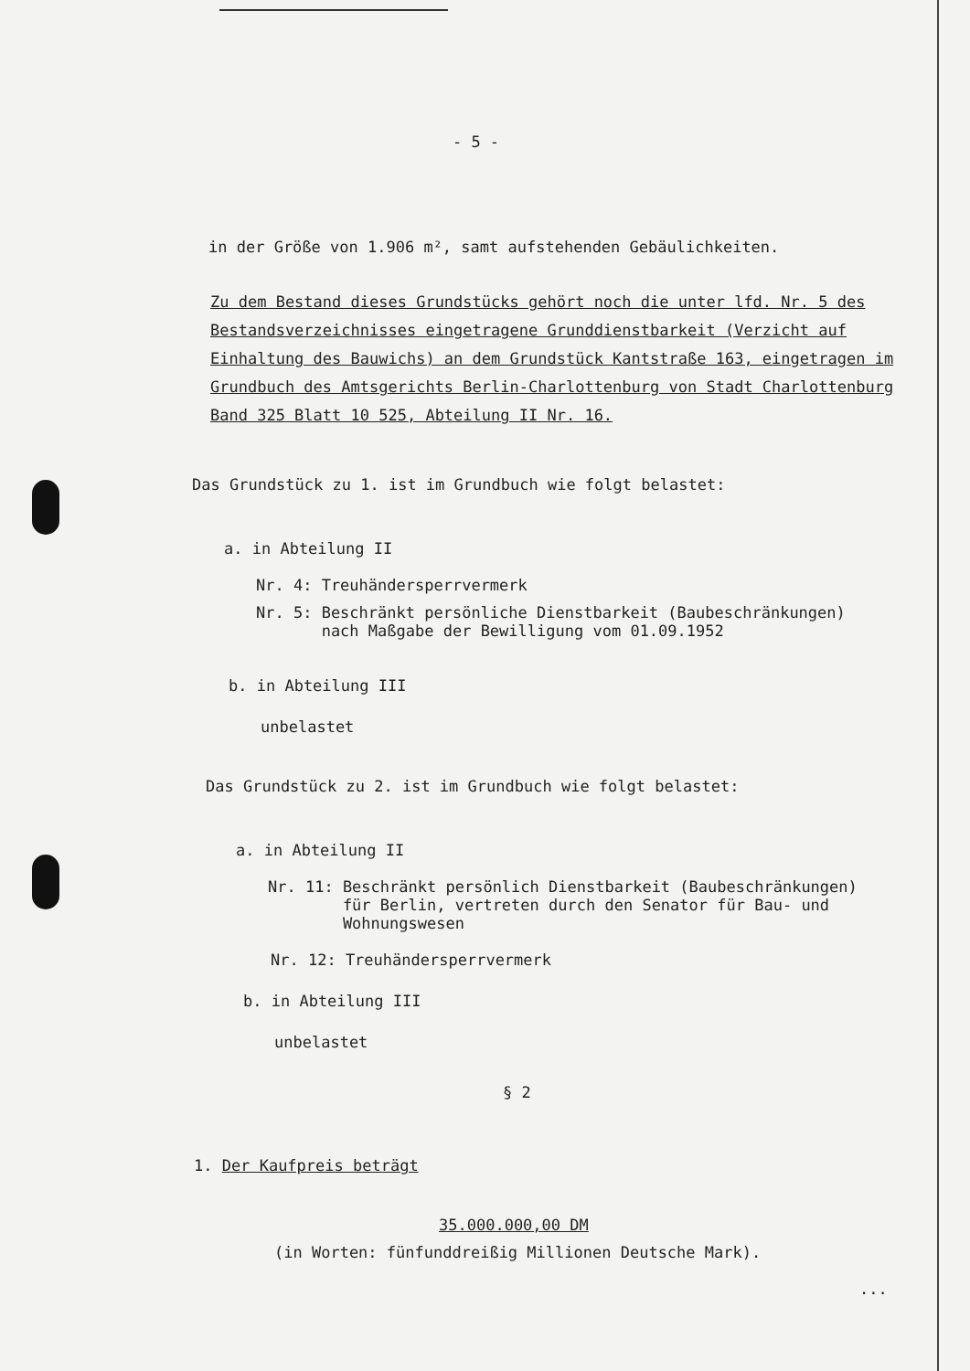- 5 -
in der Größe von 1.906 m², samt aufstehenden Gebäulichkeiten.
Zu dem Bestand dieses Grundstücks gehört noch die unter lfd. Nr. 5 des Bestandsverzeichnisses eingetragene Grunddienstbarkeit (Verzicht auf Einhaltung des Bauwichs) an dem Grundstück Kantstraße 163, eingetragen im Grundbuch des Amtsgerichts Berlin-Charlottenburg von Stadt Charlottenburg Band 325 Blatt 10 525, Abteilung II Nr. 16.
Das Grundstück zu 1. ist im Grundbuch wie folgt belastet:
a. in Abteilung II
Nr. 4: Treuhändersperrvermerk
Nr. 5: Beschränkt persönliche Dienstbarkeit (Baubeschränkungen)
nach Maßgabe der Bewilligung vom 01.09.1952
b. in Abteilung III
unbelastet
Das Grundstück zu 2. ist im Grundbuch wie folgt belastet:
a. in Abteilung II
Nr. 11: Beschränkt persönlich Dienstbarkeit (Baubeschränkungen)
für Berlin, vertreten durch den Senator für Bau- und
Wohnungswesen
Nr. 12: Treuhändersperrvermerk
b. in Abteilung III
unbelastet
§ 2
1. Der Kaufpreis beträgt
35.000.000,00 DM
(in Worten: fünfunddreißig Millionen Deutsche Mark).
...